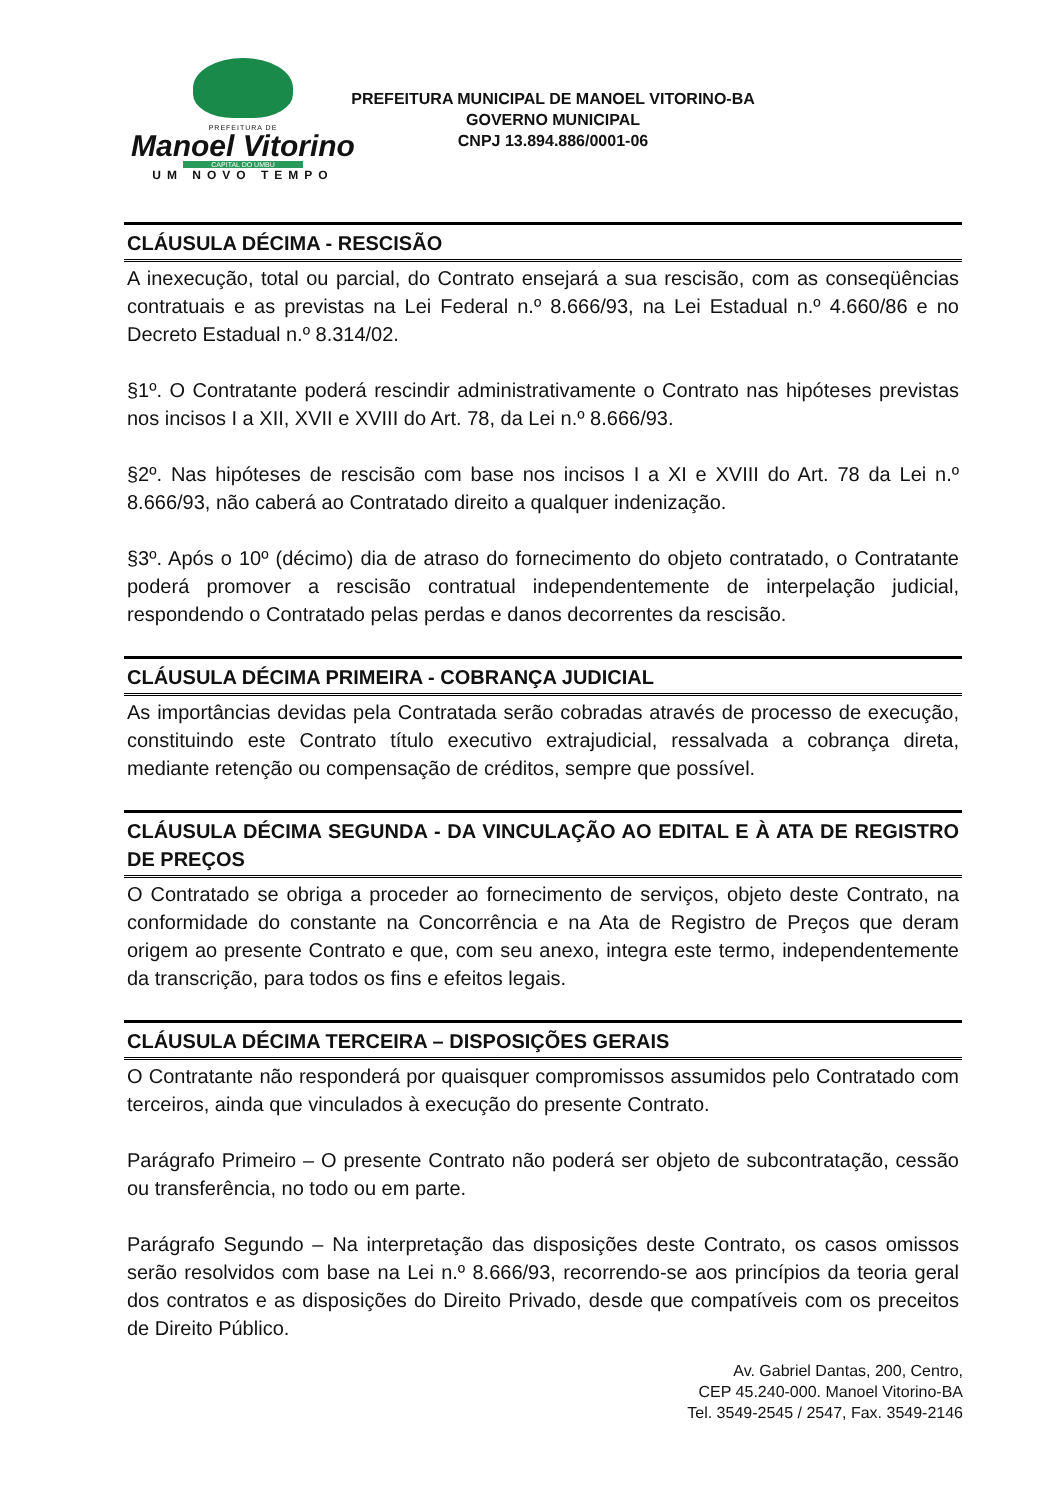PREFEITURA DE
Manoel Vitorino
CAPITAL DO UMBU
UM NOVO TEMPO
PREFEITURA MUNICIPAL DE MANOEL VITORINO-BA
GOVERNO MUNICIPAL
CNPJ 13.894.886/0001-06
CLÁUSULA DÉCIMA - RESCISÃO
A inexecução, total ou parcial, do Contrato ensejará a sua rescisão, com as conseqüências contratuais e as previstas na Lei Federal n.º 8.666/93, na Lei Estadual n.º 4.660/86 e no Decreto Estadual n.º 8.314/02.
§1º. O Contratante poderá rescindir administrativamente o Contrato nas hipóteses previstas nos incisos I a XII, XVII e XVIII do Art. 78, da Lei n.º 8.666/93.
§2º. Nas hipóteses de rescisão com base nos incisos I a XI e XVIII do Art. 78 da Lei n.º 8.666/93, não caberá ao Contratado direito a qualquer indenização.
§3º. Após o 10º (décimo) dia de atraso do fornecimento do objeto contratado, o Contratante poderá promover a rescisão contratual independentemente de interpelação judicial, respondendo o Contratado pelas perdas e danos decorrentes da rescisão.
CLÁUSULA DÉCIMA PRIMEIRA - COBRANÇA JUDICIAL
As importâncias devidas pela Contratada serão cobradas através de processo de execução, constituindo este Contrato título executivo extrajudicial, ressalvada a cobrança direta, mediante retenção ou compensação de créditos, sempre que possível.
CLÁUSULA DÉCIMA SEGUNDA - DA VINCULAÇÃO AO EDITAL E À ATA DE REGISTRO DE PREÇOS
O Contratado se obriga a proceder ao fornecimento de serviços, objeto deste Contrato, na conformidade do constante na Concorrência e na Ata de Registro de Preços que deram origem ao presente Contrato e que, com seu anexo, integra este termo, independentemente da transcrição, para todos os fins e efeitos legais.
CLÁUSULA DÉCIMA TERCEIRA – DISPOSIÇÕES GERAIS
O Contratante não responderá por quaisquer compromissos assumidos pelo Contratado com terceiros, ainda que vinculados à execução do presente Contrato.
Parágrafo Primeiro – O presente Contrato não poderá ser objeto de subcontratação, cessão ou transferência, no todo ou em parte.
Parágrafo Segundo – Na interpretação das disposições deste Contrato, os casos omissos serão resolvidos com base na Lei n.º 8.666/93, recorrendo-se aos princípios da teoria geral dos contratos e as disposições do Direito Privado, desde que compatíveis com os preceitos de Direito Público.
Av. Gabriel Dantas, 200, Centro,
CEP 45.240-000. Manoel Vitorino-BA
Tel. 3549-2545 / 2547, Fax. 3549-2146